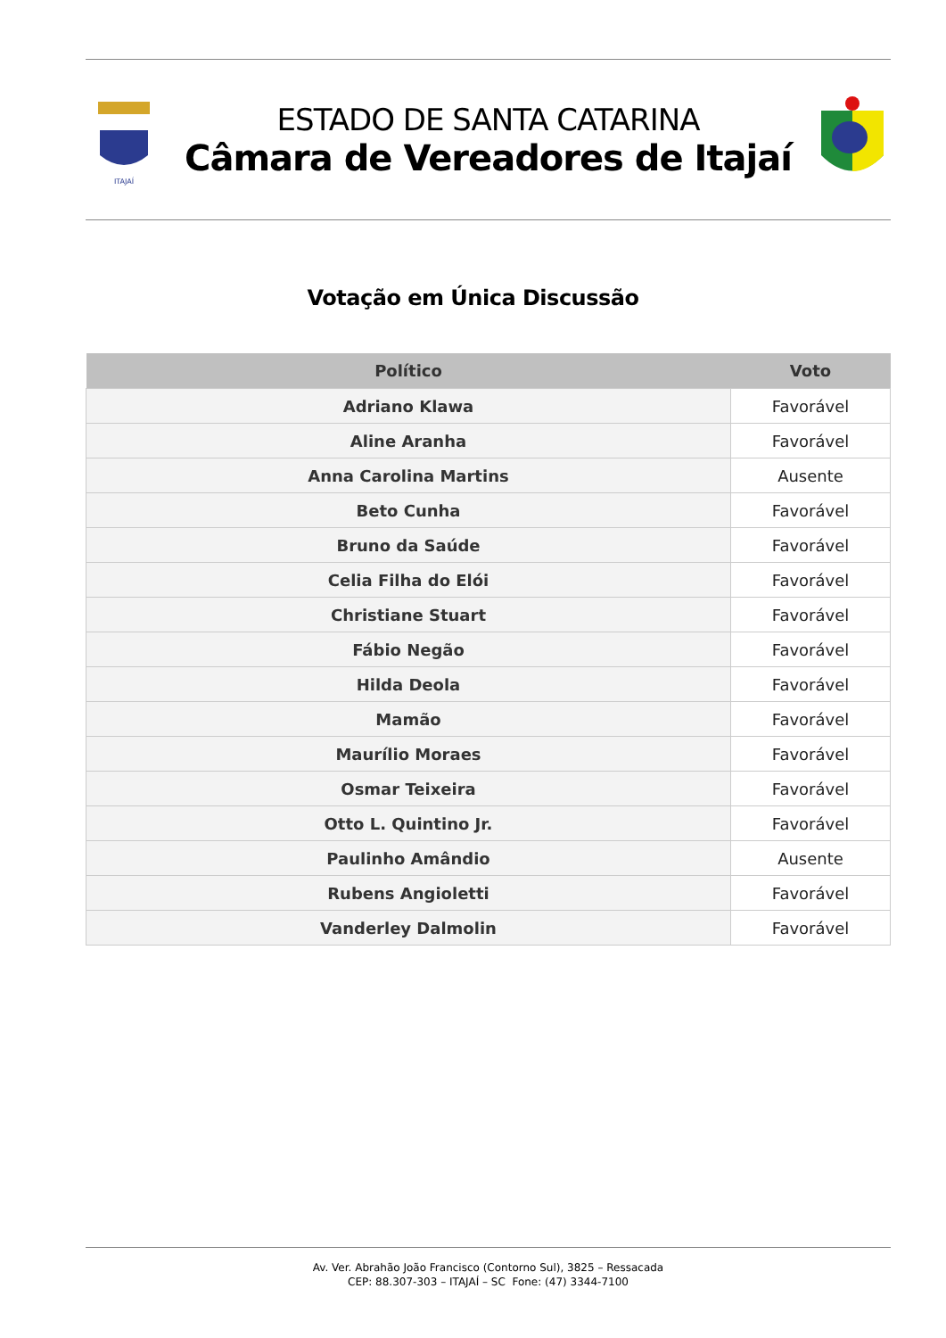ITAJAÍ
ESTADO DE SANTA CATARINA
Câmara de Vereadores de Itajaí
Votação em Única Discussão
| Político | Voto |
| --- | --- |
| Adriano Klawa | Favorável |
| Aline Aranha | Favorável |
| Anna Carolina Martins | Ausente |
| Beto Cunha | Favorável |
| Bruno da Saúde | Favorável |
| Celia Filha do Elói | Favorável |
| Christiane Stuart | Favorável |
| Fábio Negão | Favorável |
| Hilda Deola | Favorável |
| Mamão | Favorável |
| Maurílio Moraes | Favorável |
| Osmar Teixeira | Favorável |
| Otto L. Quintino Jr. | Favorável |
| Paulinho Amândio | Ausente |
| Rubens Angioletti | Favorável |
| Vanderley Dalmolin | Favorável |
Av. Ver. Abrahão João Francisco (Contorno Sul), 3825 – Ressacada
CEP: 88.307-303 – ITAJAÍ – SC Fone: (47) 3344-7100